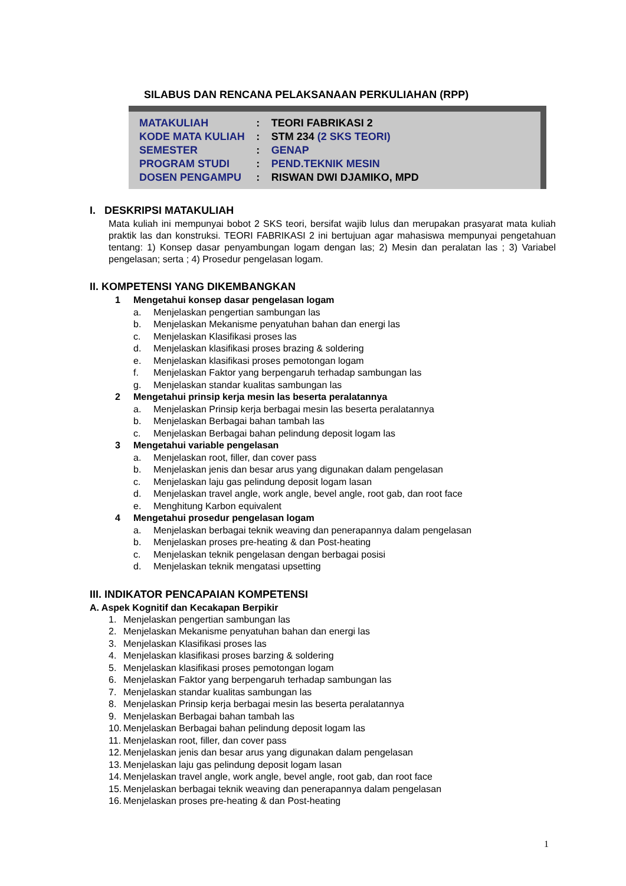SILABUS DAN RENCANA PELAKSANAAN PERKULIAHAN (RPP)
| MATAKULIAH | : | TEORI FABRIKASI 2 |
| KODE MATA KULIAH | : | STM 234 (2 SKS TEORI) |
| SEMESTER | : | GENAP |
| PROGRAM STUDI | : | PEND.TEKNIK MESIN |
| DOSEN PENGAMPU | : | RISWAN DWI DJAMIKO, MPD |
I. DESKRIPSI MATAKULIAH
Mata kuliah ini mempunyai bobot 2 SKS teori, bersifat wajib lulus dan merupakan prasyarat mata kuliah praktik las dan konstruksi. TEORI FABRIKASI 2 ini bertujuan agar mahasiswa mempunyai pengetahuan tentang: 1) Konsep dasar penyambungan logam dengan las; 2) Mesin dan peralatan las ; 3) Variabel pengelasan; serta ; 4) Prosedur pengelasan logam.
II. KOMPETENSI YANG DIKEMBANGKAN
1 Mengetahui konsep dasar pengelasan logam
a. Menjelaskan pengertian sambungan las
b. Menjelaskan Mekanisme penyatuhan bahan dan energi las
c. Menjelaskan Klasifikasi proses las
d. Menjelaskan klasifikasi proses brazing & soldering
e. Menjelaskan klasifikasi proses pemotongan logam
f. Menjelaskan Faktor yang berpengaruh terhadap sambungan las
g. Menjelaskan standar kualitas sambungan las
2 Mengetahui prinsip kerja mesin las beserta peralatannya
a. Menjelaskan Prinsip kerja berbagai mesin las beserta peralatannya
b. Menjelaskan Berbagai bahan tambah las
c. Menjelaskan Berbagai bahan pelindung deposit logam las
3 Mengetahui variable pengelasan
a. Menjelaskan root, filler, dan cover pass
b. Menjelaskan jenis dan besar arus yang digunakan dalam pengelasan
c. Menjelaskan laju gas pelindung deposit logam lasan
d. Menjelaskan travel angle, work angle, bevel angle, root gab, dan root face
e. Menghitung Karbon equivalent
4 Mengetahui prosedur pengelasan logam
a. Menjelaskan berbagai teknik weaving dan penerapannya dalam pengelasan
b. Menjelaskan proses pre-heating & dan Post-heating
c. Menjelaskan teknik pengelasan dengan berbagai posisi
d. Menjelaskan teknik mengatasi upsetting
III. INDIKATOR PENCAPAIAN KOMPETENSI
A. Aspek Kognitif dan Kecakapan Berpikir
1. Menjelaskan pengertian sambungan las
2. Menjelaskan Mekanisme penyatuhan bahan dan energi las
3. Menjelaskan Klasifikasi proses las
4. Menjelaskan klasifikasi proses barzing & soldering
5. Menjelaskan klasifikasi proses pemotongan logam
6. Menjelaskan Faktor yang berpengaruh terhadap sambungan las
7. Menjelaskan standar kualitas sambungan las
8. Menjelaskan Prinsip kerja berbagai mesin las beserta peralatannya
9. Menjelaskan Berbagai bahan tambah las
10. Menjelaskan Berbagai bahan pelindung deposit logam las
11. Menjelaskan root, filler, dan cover pass
12. Menjelaskan jenis dan besar arus yang digunakan dalam pengelasan
13. Menjelaskan laju gas pelindung deposit logam lasan
14. Menjelaskan travel angle, work angle, bevel angle, root gab, dan root face
15. Menjelaskan berbagai teknik weaving dan penerapannya dalam pengelasan
16. Menjelaskan proses pre-heating & dan Post-heating
1